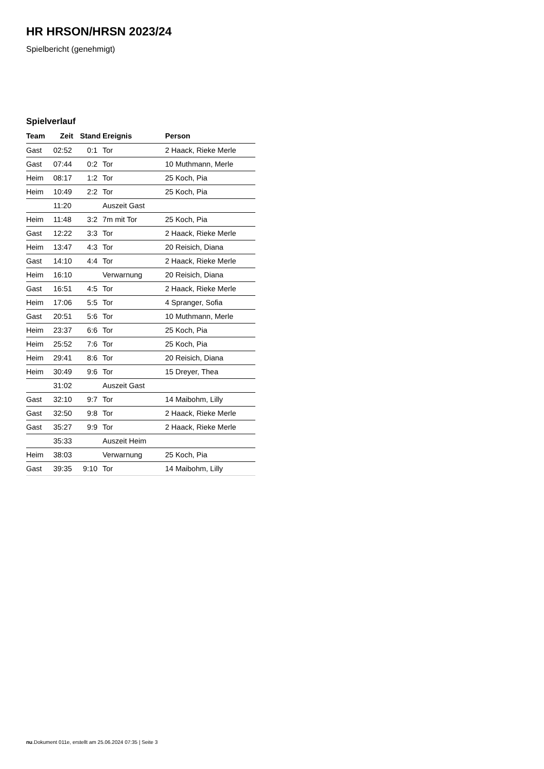HR HRSON/HRSN 2023/24
Spielbericht (genehmigt)
Spielverlauf
| Team | Zeit | Stand | Ereignis | Person |
| --- | --- | --- | --- | --- |
| Gast | 02:52 | 0:1 | Tor | 2 Haack, Rieke Merle |
| Gast | 07:44 | 0:2 | Tor | 10 Muthmann, Merle |
| Heim | 08:17 | 1:2 | Tor | 25 Koch, Pia |
| Heim | 10:49 | 2:2 | Tor | 25 Koch, Pia |
| | 11:20 | | Auszeit Gast | |
| Heim | 11:48 | 3:2 | 7m mit Tor | 25 Koch, Pia |
| Gast | 12:22 | 3:3 | Tor | 2 Haack, Rieke Merle |
| Heim | 13:47 | 4:3 | Tor | 20 Reisich, Diana |
| Gast | 14:10 | 4:4 | Tor | 2 Haack, Rieke Merle |
| Heim | 16:10 | | Verwarnung | 20 Reisich, Diana |
| Gast | 16:51 | 4:5 | Tor | 2 Haack, Rieke Merle |
| Heim | 17:06 | 5:5 | Tor | 4 Spranger, Sofia |
| Gast | 20:51 | 5:6 | Tor | 10 Muthmann, Merle |
| Heim | 23:37 | 6:6 | Tor | 25 Koch, Pia |
| Heim | 25:52 | 7:6 | Tor | 25 Koch, Pia |
| Heim | 29:41 | 8:6 | Tor | 20 Reisich, Diana |
| Heim | 30:49 | 9:6 | Tor | 15 Dreyer, Thea |
| | 31:02 | | Auszeit Gast | |
| Gast | 32:10 | 9:7 | Tor | 14 Maibohm, Lilly |
| Gast | 32:50 | 9:8 | Tor | 2 Haack, Rieke Merle |
| Gast | 35:27 | 9:9 | Tor | 2 Haack, Rieke Merle |
| | 35:33 | | Auszeit Heim | |
| Heim | 38:03 | | Verwarnung | 25 Koch, Pia |
| Gast | 39:35 | 9:10 | Tor | 14 Maibohm, Lilly |
nu.Dokument 011e, erstellt am 25.06.2024 07:35 | Seite 3